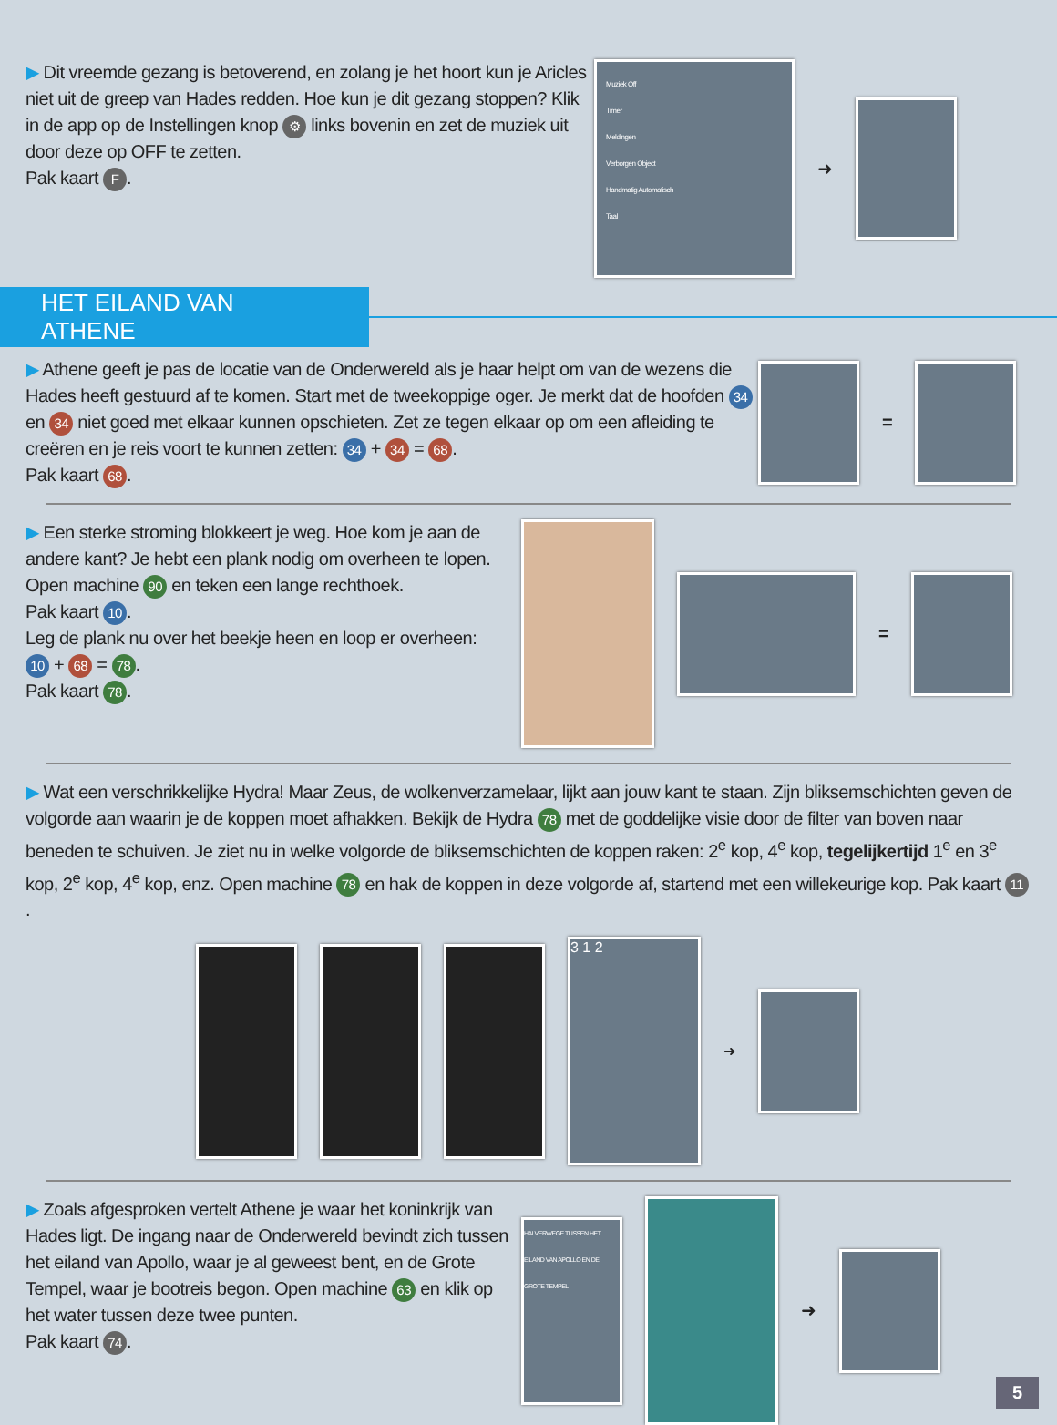▶ Dit vreemde gezang is betoverend, en zolang je het hoort kun je Aricles niet uit de greep van Hades redden. Hoe kun je dit gezang stoppen? Klik in de app op de Instellingen knop ⚙ links bovenin en zet de muziek uit door deze op OFF te zetten.
Pak kaart F.
Muziek Off
Timer
Meldingen
Verborgen Object
Handmatig Automatisch
Taal
➜
HET EILAND VAN ATHENE
▶ Athene geeft je pas de locatie van de Onderwereld als je haar helpt om van de wezens die Hades heeft gestuurd af te komen. Start met de tweekoppige oger. Je merkt dat de hoofden 34 en 34 niet goed met elkaar kunnen opschieten. Zet ze tegen elkaar op om een afleiding te creëren en je reis voort te kunnen zetten: 34 + 34 = 68.
Pak kaart 68.
=
▶ Een sterke stroming blokkeert je weg. Hoe kom je aan de andere kant? Je hebt een plank nodig om overheen te lopen. Open machine 90 en teken een lange rechthoek.
Pak kaart 10.
Leg de plank nu over het beekje heen en loop er overheen:
10 + 68 = 78.
Pak kaart 78.
=
▶ Wat een verschrikkelijke Hydra! Maar Zeus, de wolkenverzamelaar, lijkt aan jouw kant te staan. Zijn bliksemschichten geven de volgorde aan waarin je de koppen moet afhakken. Bekijk de Hydra 78 met de goddelijke visie door de filter van boven naar beneden te schuiven. Je ziet nu in welke volgorde de bliksemschichten de koppen raken: 2<sup>e</sup> kop, 4<sup>e</sup> kop, tegelijkertijd 1<sup>e</sup> en 3<sup>e</sup> kop, 2<sup>e</sup> kop, 4<sup>e</sup> kop, enz. Open machine 78 en hak de koppen in deze volgorde af, startend met een willekeurige kop. Pak kaart 11.
3 1 2
➜
▶ Zoals afgesproken vertelt Athene je waar het koninkrijk van Hades ligt. De ingang naar de Onderwereld bevindt zich tussen het eiland van Apollo, waar je al geweest bent, en de Grote Tempel, waar je bootreis begon. Open machine 63 en klik op het water tussen deze twee punten.
Pak kaart 74.
HALVERWEGE TUSSEN HET EILAND VAN APOLLO EN DE GROTE TEMPEL
➜
5